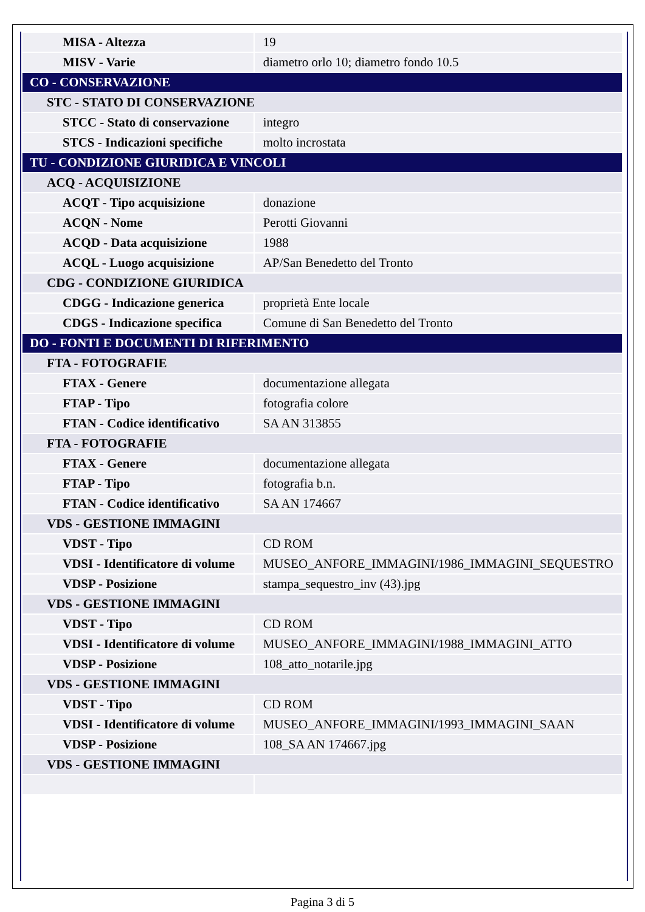| MISA - Altezza | 19 |
| MISV - Varie | diametro orlo 10; diametro fondo 10.5 |
| CO - CONSERVAZIONE | |
| STC - STATO DI CONSERVAZIONE | |
| STCC - Stato di conservazione | integro |
| STCS - Indicazioni specifiche | molto incrostata |
| TU - CONDIZIONE GIURIDICA E VINCOLI | |
| ACQ - ACQUISIZIONE | |
| ACQT - Tipo acquisizione | donazione |
| ACQN - Nome | Perotti Giovanni |
| ACQD - Data acquisizione | 1988 |
| ACQL - Luogo acquisizione | AP/San Benedetto del Tronto |
| CDG - CONDIZIONE GIURIDICA | |
| CDGG - Indicazione generica | proprietà Ente locale |
| CDGS - Indicazione specifica | Comune di San Benedetto del Tronto |
| DO - FONTI E DOCUMENTI DI RIFERIMENTO | |
| FTA - FOTOGRAFIE | |
| FTAX - Genere | documentazione allegata |
| FTAP - Tipo | fotografia colore |
| FTAN - Codice identificativo | SA AN 313855 |
| FTA - FOTOGRAFIE | |
| FTAX - Genere | documentazione allegata |
| FTAP - Tipo | fotografia b.n. |
| FTAN - Codice identificativo | SA AN 174667 |
| VDS - GESTIONE IMMAGINI | |
| VDST - Tipo | CD ROM |
| VDSI - Identificatore di volume | MUSEO_ANFORE_IMMAGINI/1986_IMMAGINI_SEQUESTRO |
| VDSP - Posizione | stampa_sequestro_inv (43).jpg |
| VDS - GESTIONE IMMAGINI | |
| VDST - Tipo | CD ROM |
| VDSI - Identificatore di volume | MUSEO_ANFORE_IMMAGINI/1988_IMMAGINI_ATTO |
| VDSP - Posizione | 108_atto_notarile.jpg |
| VDS - GESTIONE IMMAGINI | |
| VDST - Tipo | CD ROM |
| VDSI - Identificatore di volume | MUSEO_ANFORE_IMMAGINI/1993_IMMAGINI_SAAN |
| VDSP - Posizione | 108_SA AN 174667.jpg |
| VDS - GESTIONE IMMAGINI | |
Pagina 3 di 5